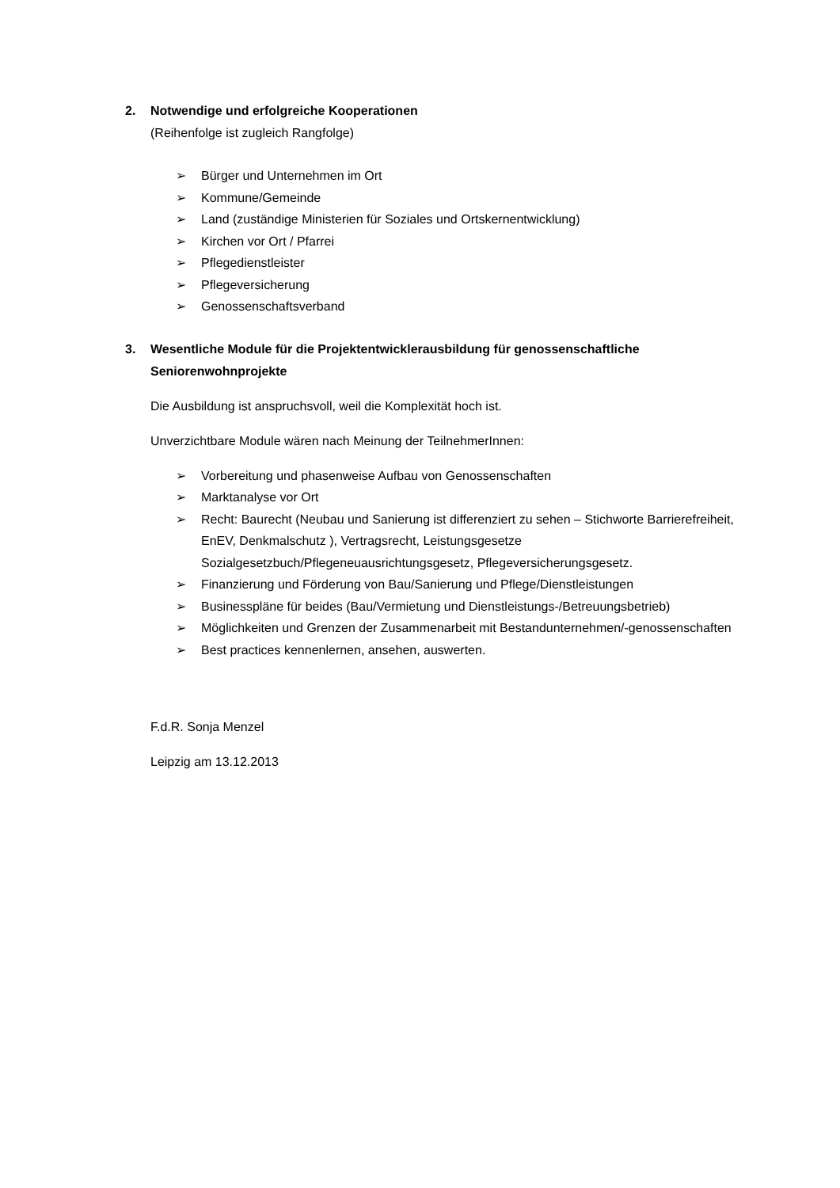2. Notwendige und erfolgreiche Kooperationen
(Reihenfolge ist zugleich Rangfolge)
➢ Bürger und Unternehmen im Ort
➢ Kommune/Gemeinde
➢ Land (zuständige Ministerien für Soziales und Ortskernentwicklung)
➢ Kirchen vor Ort / Pfarrei
➢ Pflegedienstleister
➢ Pflegeversicherung
➢ Genossenschaftsverband
3. Wesentliche Module für die Projektentwicklerausbildung für genossenschaftliche Seniorenwohnprojekte
Die Ausbildung ist anspruchsvoll, weil die Komplexität hoch ist.
Unverzichtbare Module wären nach Meinung der TeilnehmerInnen:
➢ Vorbereitung und phasenweise Aufbau von Genossenschaften
➢ Marktanalyse vor Ort
➢ Recht: Baurecht (Neubau und Sanierung ist differenziert zu sehen – Stichworte Barrierefreiheit, EnEV, Denkmalschutz ), Vertragsrecht, Leistungsgesetze Sozialgesetzbuch/Pflegeneuausrichtungsgesetz, Pflegeversicherungsgesetz.
➢ Finanzierung und Förderung von Bau/Sanierung und Pflege/Dienstleistungen
➢ Businesspläne für beides (Bau/Vermietung und Dienstleistungs-/Betreuungsbetrieb)
➢ Möglichkeiten und Grenzen der Zusammenarbeit mit Bestandunternehmen/-genossenschaften
➢ Best practices kennenlernen, ansehen, auswerten.
F.d.R. Sonja Menzel
Leipzig am 13.12.2013